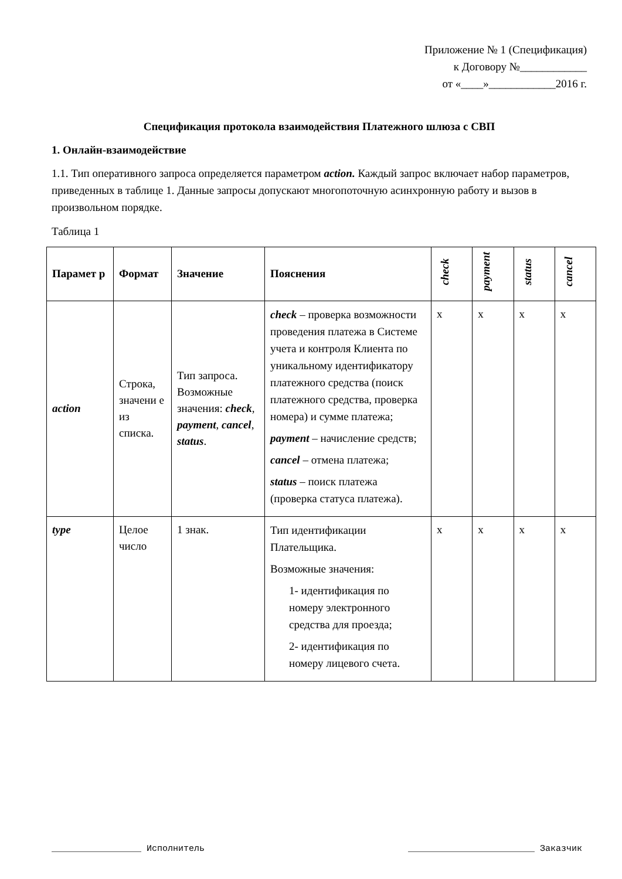Приложение № 1 (Спецификация)
к Договору №____________
от «____»____________2016 г.
Спецификация протокола взаимодействия Платежного шлюза с СВП
1. Онлайн-взаимодействие
1.1. Тип оперативного запроса определяется параметром action. Каждый запрос включает набор параметров, приведенных в таблице 1. Данные запросы допускают многопоточную асинхронную работу и вызов в произвольном порядке.
Таблица 1
| Парамет р | Формат | Значение | Пояснения | check | payment | status | cancel |
| --- | --- | --- | --- | --- | --- | --- | --- |
| action | Строка, значени е из списка. | Тип запроса. Возможные значения: check , payment , cancel , status . | check – проверка возможности проведения платежа в Системе учета и контроля Клиента по уникальному идентификатору платежного средства (поиск платежного средства, проверка номера) и сумме платежа; payment – начисление средств; cancel – отмена платежа; status – поиск платежа (проверка статуса платежа). | x | x | x | x |
| type | Целое число | 1 знак. | Тип идентификации Плательщика. Возможные значения: 1- идентификация по номеру электронного средства для проезда; 2- идентификация по номеру лицевого счета. | x | x | x | x |
_________________ Исполнитель ________________________ Заказчик